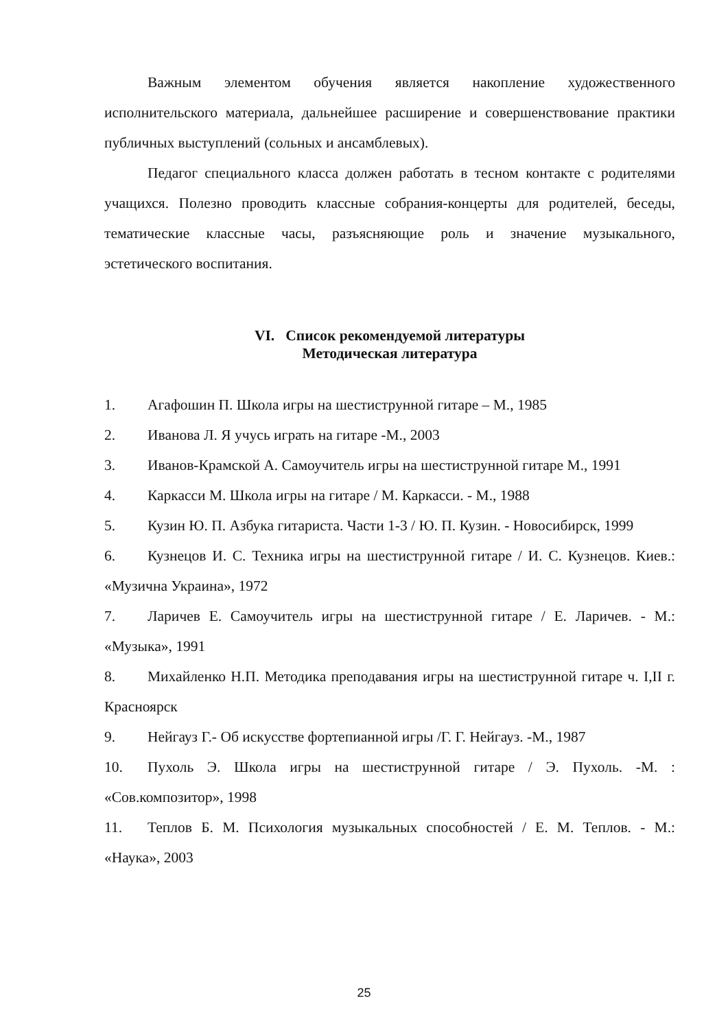Важным элементом обучения является накопление художественного исполнительского материала, дальнейшее расширение и совершенствование практики публичных выступлений (сольных и ансамблевых).
Педагог специального класса должен работать в тесном контакте с родителями учащихся. Полезно проводить классные собрания-концерты для родителей, беседы, тематические классные часы, разъясняющие роль и значение музыкального, эстетического воспитания.
VI. Список рекомендуемой литературы
Методическая литература
1. Агафошин П. Школа игры на шестиструнной гитаре – М., 1985
2. Иванова Л. Я учусь играть на гитаре -М., 2003
3. Иванов-Крамской А. Самоучитель игры на шестиструнной гитаре М., 1991
4. Каркасси М. Школа игры на гитаре / М. Каркасси. - М., 1988
5. Кузин Ю. П. Азбука гитариста. Части 1-3 / Ю. П. Кузин. - Новосибирск, 1999
6. Кузнецов И. С. Техника игры на шестиструнной гитаре / И. С. Кузнецов. Киев.: «Музична Украина», 1972
7. Ларичев Е. Самоучитель игры на шестиструнной гитаре / Е. Ларичев. - М.: «Музыка», 1991
8. Михайленко Н.П. Методика преподавания игры на шестиструнной гитаре ч. I,II г. Красноярск
9. Нейгауз Г.- Об искусстве фортепианной игры /Г. Г. Нейгауз. -М., 1987
10. Пухоль Э. Школа игры на шестиструнной гитаре / Э. Пухоль. -М. : «Сов.композитор», 1998
11. Теплов Б. М. Психология музыкальных способностей / Е. М. Теплов. - М.: «Наука», 2003
25